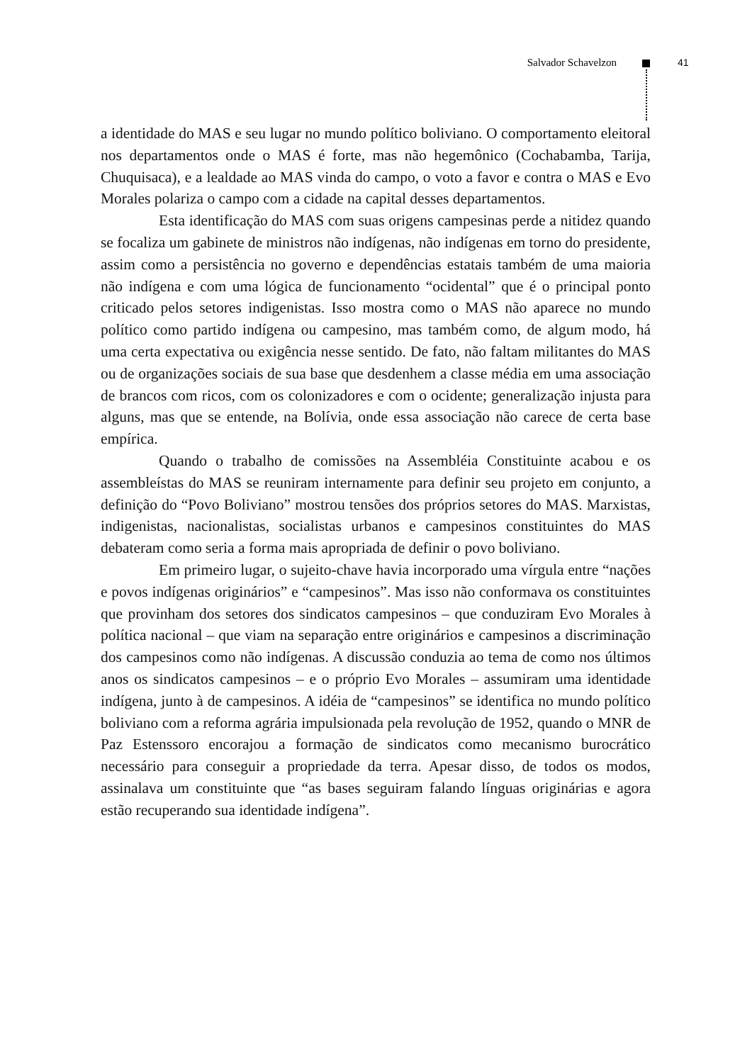Salvador Schavelzon 41
a identidade do MAS e seu lugar no mundo político boliviano. O comportamento eleitoral nos departamentos onde o MAS é forte, mas não hegemônico (Cochabamba, Tarija, Chuquisaca), e a lealdade ao MAS vinda do campo, o voto a favor e contra o MAS e Evo Morales polariza o campo com a cidade na capital desses departamentos.
Esta identificação do MAS com suas origens campesinas perde a nitidez quando se focaliza um gabinete de ministros não indígenas, não indígenas em torno do presidente, assim como a persistência no governo e dependências estatais também de uma maioria não indígena e com uma lógica de funcionamento “ocidental” que é o principal ponto criticado pelos setores indigenistas. Isso mostra como o MAS não aparece no mundo político como partido indígena ou campesino, mas também como, de algum modo, há uma certa expectativa ou exigência nesse sentido. De fato, não faltam militantes do MAS ou de organizações sociais de sua base que desdenhem a classe média em uma associação de brancos com ricos, com os colonizadores e com o ocidente; generalização injusta para alguns, mas que se entende, na Bolívia, onde essa associação não carece de certa base empírica.
Quando o trabalho de comissões na Assembléia Constituinte acabou e os assembleístas do MAS se reuniram internamente para definir seu projeto em conjunto, a definição do “Povo Boliviano” mostrou tensões dos próprios setores do MAS. Marxistas, indigenistas, nacionalistas, socialistas urbanos e campesinos constituintes do MAS debateram como seria a forma mais apropriada de definir o povo boliviano.
Em primeiro lugar, o sujeito-chave havia incorporado uma vírgula entre “nações e povos indígenas originários” e “campesinos”. Mas isso não conformava os constituintes que provinham dos setores dos sindicatos campesinos – que conduziram Evo Morales à política nacional – que viam na separação entre originários e campesinos a discriminação dos campesinos como não indígenas. A discussão conduzia ao tema de como nos últimos anos os sindicatos campesinos – e o próprio Evo Morales – assumiram uma identidade indígena, junto à de campesinos. A idéia de “campesinos” se identifica no mundo político boliviano com a reforma agrária impulsionada pela revolução de 1952, quando o MNR de Paz Estenssoro encorajou a formação de sindicatos como mecanismo burocrático necessário para conseguir a propriedade da terra. Apesar disso, de todos os modos, assinalava um constituinte que “as bases seguiram falando línguas originárias e agora estão recuperando sua identidade indígena”.